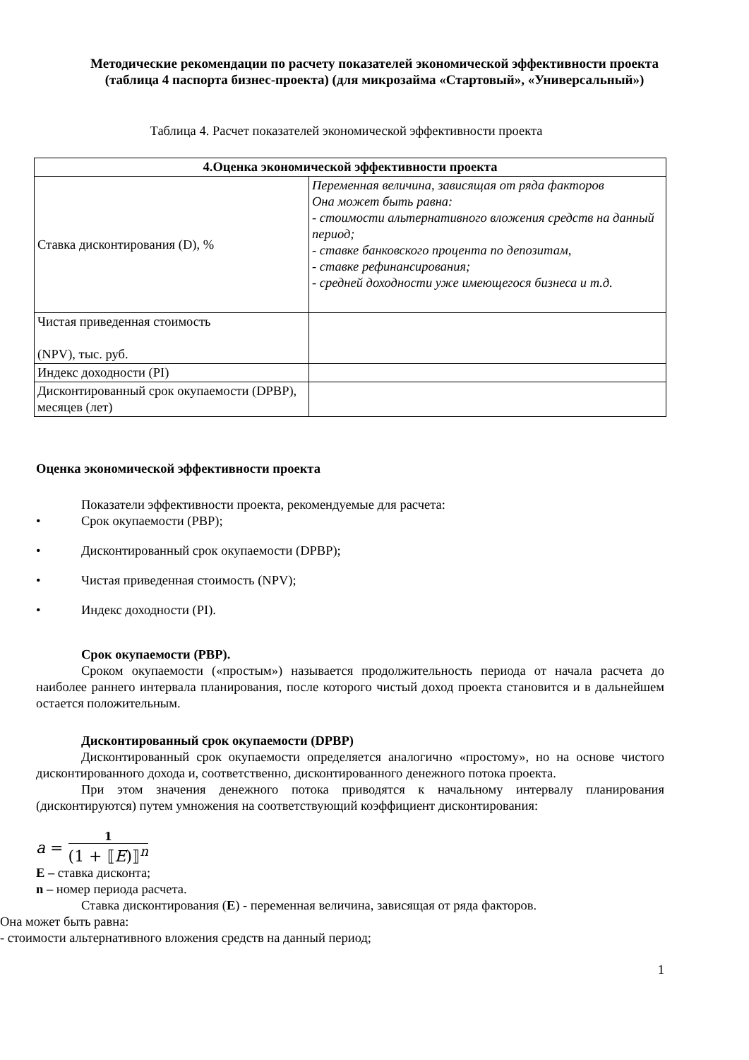Методические рекомендации по расчету показателей экономической эффективности проекта
(таблица 4 паспорта бизнес-проекта) (для микрозайма «Стартовый», «Универсальный»)
Таблица 4. Расчет показателей экономической эффективности проекта
| 4.Оценка экономической эффективности проекта | |
| --- | --- |
| Ставка дисконтирования (D), % | Переменная величина, зависящая от ряда факторов Она может быть равна: - стоимости альтернативного вложения средств на данный период; - ставке банковского процента по депозитам, - ставке рефинансирования; - средней доходности уже имеющегося бизнеса и т.д. |
| Чистая приведенная стоимость (NPV), тыс. руб. | |
| Индекс доходности (PI) | |
| Дисконтированный срок окупаемости (DPBP), месяцев (лет) | |
Оценка экономической эффективности проекта
Показатели эффективности проекта, рекомендуемые для расчета:
• Срок окупаемости (PBP);
• Дисконтированный срок окупаемости (DPBP);
• Чистая приведенная стоимость (NPV);
• Индекс доходности (PI).
Срок окупаемости (PBP).
Сроком окупаемости («простым») называется продолжительность периода от начала расчета до наиболее раннего интервала планирования, после которого чистый доход проекта становится и в дальнейшем остается положительным.
Дисконтированный срок окупаемости (DPBP)
Дисконтированный срок окупаемости определяется аналогично «простому», но на основе чистого дисконтированного дохода и, соответственно, дисконтированного денежного потока проекта.
При этом значения денежного потока приводятся к начальному интервалу планирования (дисконтируются) путем умножения на соответствующий коэффициент дисконтирования:
a = 1 (1 + ⟦E)⟧<sup>n</sup>
E – ставка дисконта;
n – номер периода расчета.
Ставка дисконтирования (E) - переменная величина, зависящая от ряда факторов.
Она может быть равна:
- стоимости альтернативного вложения средств на данный период;
1